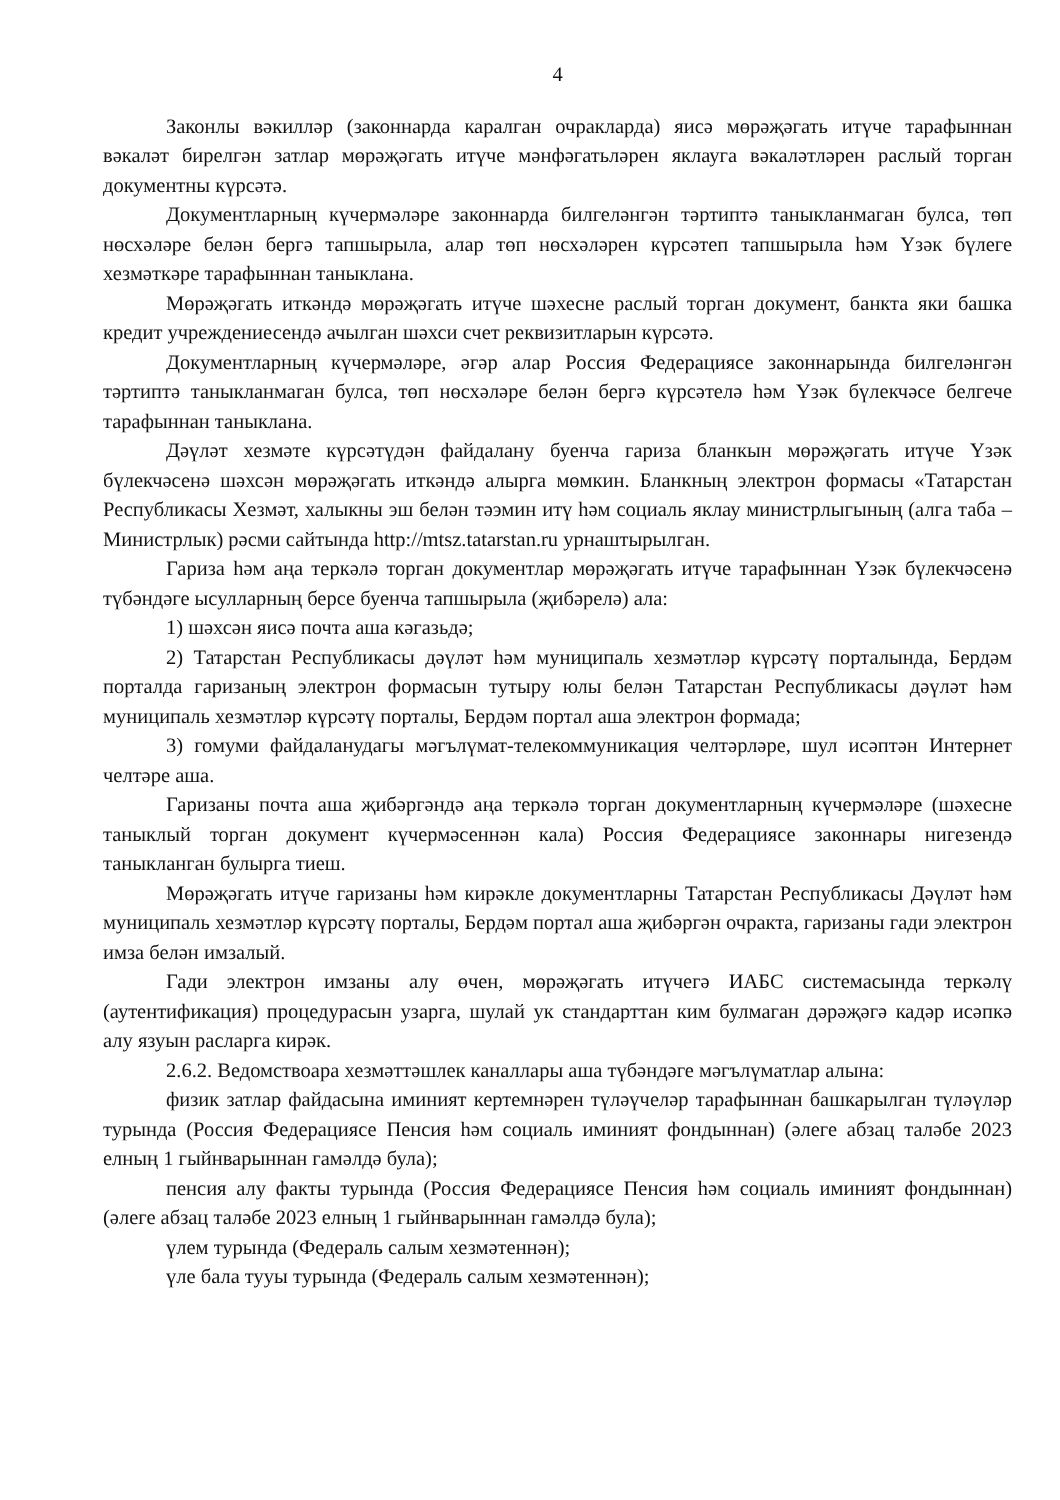4
Законлы вәкилләр (законнарда каралган очракларда) яисә мөрәҗәгать итүче тарафыннан вәкаләт бирелгән затлар мөрәҗәгать итүче мәнфәгатьләрен яклауга вәкаләтләрен раслый торган документны күрсәтә.
Документларның күчермәләре законнарда билгеләнгән тәртиптә таныкланмаган булса, төп нөсхәләре белән бергә тапшырыла, алар төп нөсхәләрен күрсәтеп тапшырыла һәм Үзәк бүлеге хезмәткәре тарафыннан таныклана.
Мөрәҗәгать иткәндә мөрәҗәгать итүче шәхесне раслый торган документ, банкта яки башка кредит учреждениесендә ачылган шәхси счет реквизитларын күрсәтә.
Документларның күчермәләре, әгәр алар Россия Федерациясе законнарында билгеләнгән тәртиптә таныкланмаган булса, төп нөсхәләре белән бергә күрсәтелә һәм Үзәк бүлекчәсе белгече тарафыннан таныклана.
Дәүләт хезмәте күрсәтүдән файдалану буенча гариза бланкын мөрәҗәгать итүче Үзәк бүлекчәсенә шәхсән мөрәҗәгать иткәндә алырга мөмкин. Бланкның электрон формасы «Татарстан Республикасы Хезмәт, халыкны эш белән тәэмин итү һәм социаль яклау министрлыгының (алга таба – Министрлык) рәсми сайтында http://mtsz.tatarstan.ru урнаштырылган.
Гариза һәм аңа теркәлә торган документлар мөрәҗәгать итүче тарафыннан Үзәк бүлекчәсенә түбәндәге ысулларның берсе буенча тапшырыла (җибәрелә) ала:
1) шәхсән яисә почта аша кәгазьдә;
2) Татарстан Республикасы дәүләт һәм муниципаль хезмәтләр күрсәтү порталында, Бердәм порталда гаризаның электрон формасын тутыру юлы белән Татарстан Республикасы дәүләт һәм муниципаль хезмәтләр күрсәтү порталы, Бердәм портал аша электрон формада;
3) гомуми файдаланудагы мәгълүмат-телекоммуникация челтәрләре, шул исәптән Интернет челтәре аша.
Гаризаны почта аша җибәргәндә аңа теркәлә торган документларның күчермәләре (шәхесне таныклый торган документ күчермәсеннән кала) Россия Федерациясе законнары нигезендә таныкланган булырга тиеш.
Мөрәҗәгать итүче гаризаны һәм кирәкле документларны Татарстан Республикасы Дәүләт һәм муниципаль хезмәтләр күрсәтү порталы, Бердәм портал аша җибәргән очракта, гаризаны гади электрон имза белән имзалый.
Гади электрон имзаны алу өчен, мөрәҗәгать итүчегә ИАБС системасында теркәлү (аутентификация) процедурасын узарга, шулай ук стандарттан ким булмаган дәрәҗәгә кадәр исәпкә алу язуын расларга кирәк.
2.6.2. Ведомствоара хезмәттәшлек каналлары аша түбәндәге мәгълүматлар алына:
физик затлар файдасына иминият кертемнәрен түләүчеләр тарафыннан башкарылган түләүләр турында (Россия Федерациясе Пенсия һәм социаль иминият фондыннан) (әлеге абзац таләбе 2023 елның 1 гыйнварыннан гамәлдә була);
пенсия алу факты турында (Россия Федерациясе Пенсия һәм социаль иминият фондыннан) (әлеге абзац таләбе 2023 елның 1 гыйнварыннан гамәлдә була);
үлем турында (Федераль салым хезмәтеннән);
үле бала тууы турында (Федераль салым хезмәтеннән);